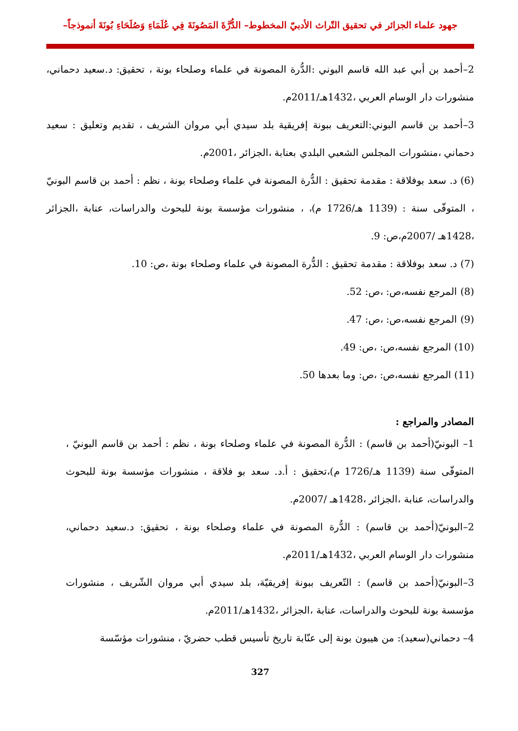جهود علماء الجزائر في تحقيق التّراث الأدبيّ المخطوط– الدُّرَّةَ المَصُونَةَ فِي عُلَمَاءِ وَصُلَحَاءِ بُونَةَ أنموذجاً–
2–أحمد بن أبي عبد الله قاسم البوني :الدُّرة المصونة في علماء وصلحاء بونة ، تحقيق: د.سعيد دحماني، منشورات دار الوسام العربي ،1432هـ/2011م.
3–أحمد بن قاسم البوني:التعريف ببونة إفريقية بلد سيدي أبي مروان الشريف ، تقديم وتعليق : سعيد دحماني ،منشورات المجلس الشعبي البلدي بعنابة ،الجزائر ،2001م.
(6) د. سعد بوفلاقة : مقدمة تحقيق : الدُّرة المصونة في علماء وصلحاء بونة ، نظم : أحمد بن قاسم البونيّ ، المتوفّى سنة : (1139 هـ/1726 م)، ، منشورات مؤسسة بونة للبحوث والدراسات، عنابة ،الجزائر ،1428هـ /2007م،ص: 9.
(7) د. سعد بوفلاقة : مقدمة تحقيق : الدُّرة المصونة في علماء وصلحاء بونة ،ص: 10.
(8) المرجع نفسه،ص: ،ص: 52.
(9) المرجع نفسه،ص: ،ص: 47.
(10) المرجع نفسه،ص: ،ص: 49.
(11) المرجع نفسه،ص: ،ص: وما بعدها 50.
المصادر والمراجع :
1– البونيّ(أحمد بن قاسم) : الدُّرة المصونة في علماء وصلحاء بونة ، نظم : أحمد بن قاسم البونيّ ، المتوفّى سنة (1139 هـ/1726 م)،تحقيق : أ.د. سعد بو فلاقة ، منشورات مؤسسة بونة للبحوث والدراسات، عنابة ،الجزائر ،1428هـ /2007م.
2–البونيّ(أحمد بن قاسم) : الدُّرة المصونة في علماء وصلحاء بونة ، تحقيق: د.سعيد دحماني، منشورات دار الوسام العربي ،1432هـ/2011م.
3–البونيّ(أحمد بن قاسم) : التّعريف ببونة إفريقيّة، بلد سيدي أبي مروان الشّريف ، منشورات مؤسسة بونة للبحوث والدراسات، عنابة ،الجزائر ،1432هـ/2011م.
4– دحماني(سعيد): من هيبون بونة إلى عنّابة تاريخ تأسيس قطب حضريّ ، منشورات مؤسّسة
327